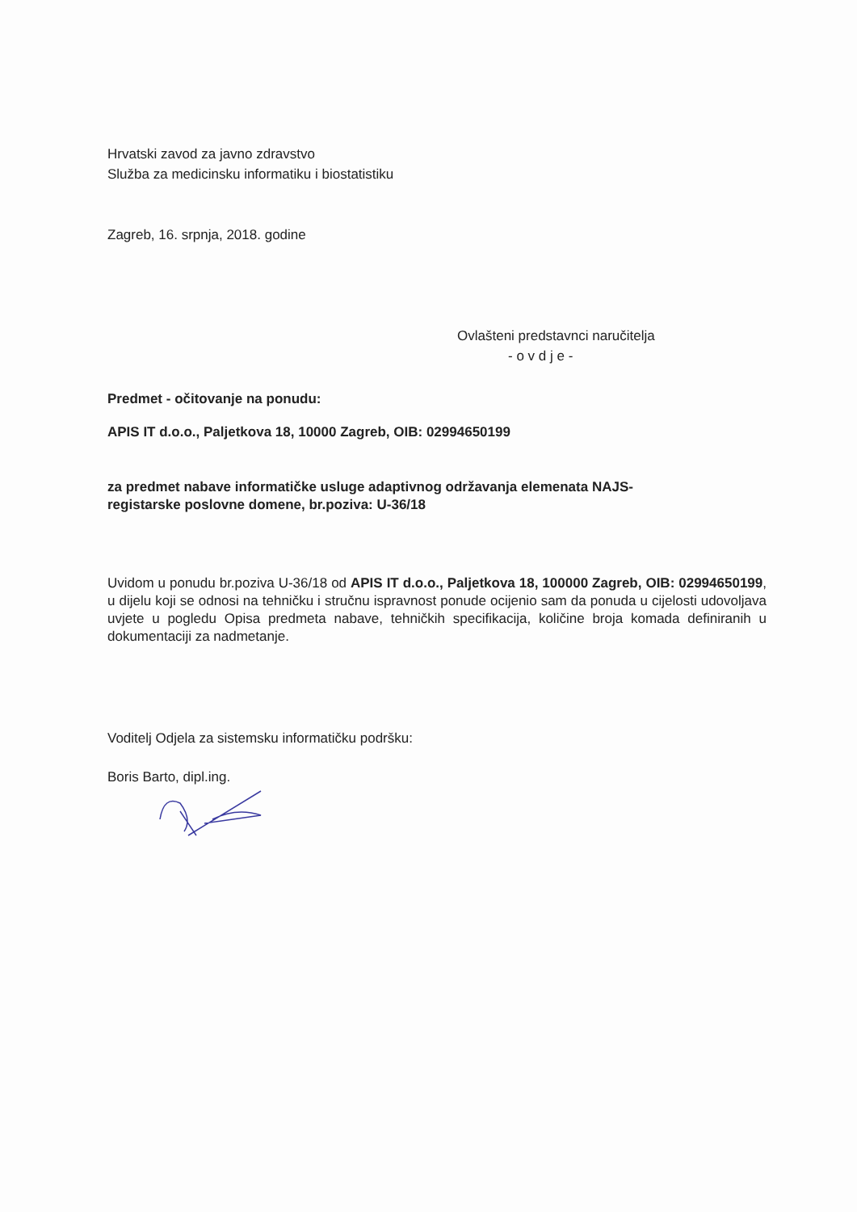Hrvatski zavod za javno zdravstvo
Služba za medicinsku informatiku i biostatistiku
Zagreb, 16. srpnja, 2018. godine
Ovlašteni predstavnci naručitelja
- o v d j e -
Predmet - očitovanje na ponudu:
APIS IT d.o.o., Paljetkova 18, 10000 Zagreb, OIB: 02994650199
za predmet nabave informatičke usluge adaptivnog održavanja elemenata NAJS-
registarske poslovne domene, br.poziva: U-36/18
Uvidom u ponudu br.poziva U-36/18 od APIS IT d.o.o., Paljetkova 18, 100000 Zagreb, OIB: 02994650199, u dijelu koji se odnosi na tehničku i stručnu ispravnost ponude ocijenio sam da ponuda u cijelosti udovoljava uvjete u pogledu Opisa predmeta nabave, tehničkih specifikacija, količine broja komada definiranih u dokumentaciji za nadmetanje.
Voditelj Odjela za sistemsku informatičku podršku:
Boris Barto, dipl.ing.